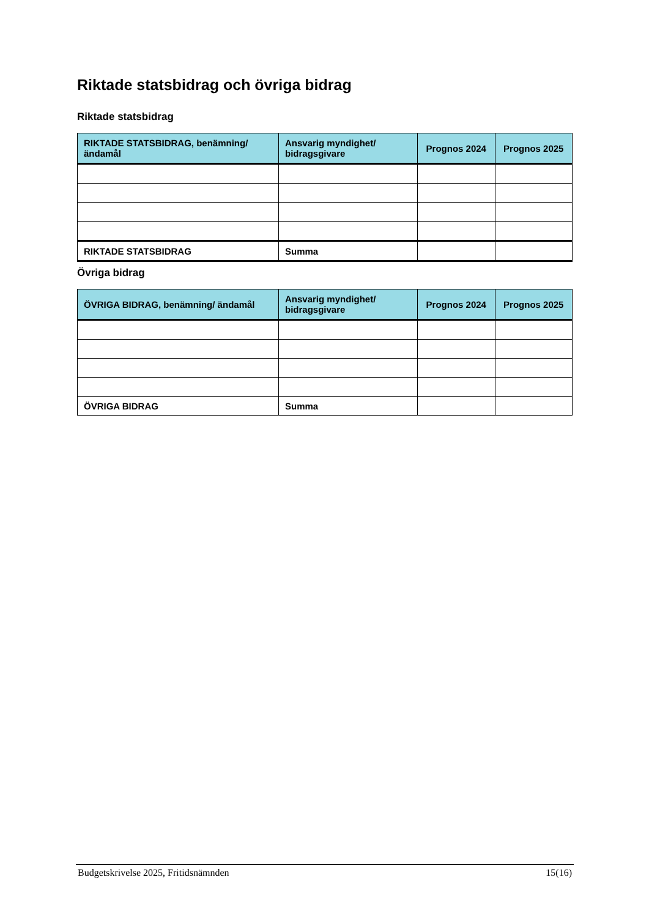Riktade statsbidrag och övriga bidrag
Riktade statsbidrag
| RIKTADE STATSBIDRAG, benämning/ ändamål | Ansvarig myndighet/ bidragsgivare | Prognos 2024 | Prognos 2025 |
| --- | --- | --- | --- |
| RIKTADE STATSBIDRAG | Summa | | |
Övriga bidrag
| ÖVRIGA BIDRAG, benämning/ ändamål | Ansvarig myndighet/ bidragsgivare | Prognos 2024 | Prognos 2025 |
| --- | --- | --- | --- |
| ÖVRIGA BIDRAG | Summa | | |
Budgetskrivelse 2025, Fritidsnämnden 15(16)